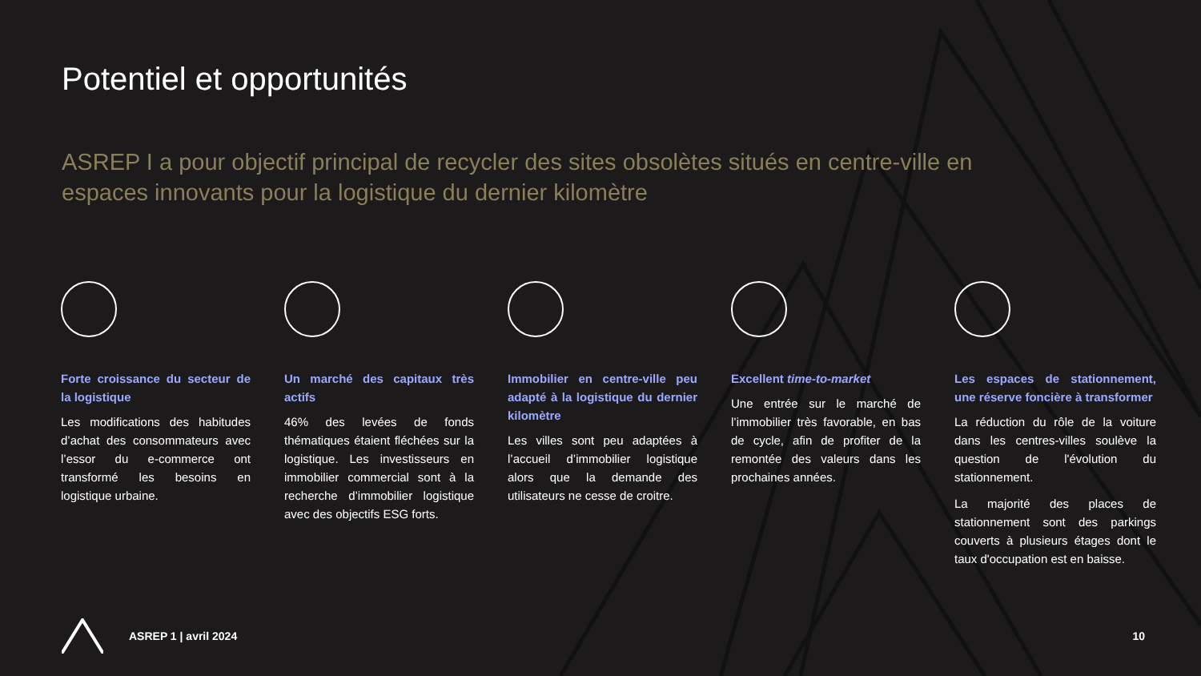Potentiel et opportunités
ASREP I a pour objectif principal de recycler des sites obsolètes situés en centre-ville en espaces innovants pour la logistique du dernier kilomètre
Forte croissance du secteur de la logistique
Les modifications des habitudes d’achat des consommateurs avec l’essor du e-commerce ont transformé les besoins en logistique urbaine.
Un marché des capitaux très actifs
46% des levées de fonds thématiques étaient fléchées sur la logistique. Les investisseurs en immobilier commercial sont à la recherche d’immobilier logistique avec des objectifs ESG forts.
Immobilier en centre-ville peu adapté à la logistique du dernier kilomètre
Les villes sont peu adaptées à l’accueil d’immobilier logistique alors que la demande des utilisateurs ne cesse de croitre.
Excellent time-to-market
Une entrée sur le marché de l’immobilier très favorable, en bas de cycle, afin de profiter de la remontée des valeurs dans les prochaines années.
Les espaces de stationnement, une réserve foncière à transformer
La réduction du rôle de la voiture dans les centres-villes soulève la question de l'évolution du stationnement.
La majorité des places de stationnement sont des parkings couverts à plusieurs étages dont le taux d'occupation est en baisse.
ASREP 1 | avril 2024 10